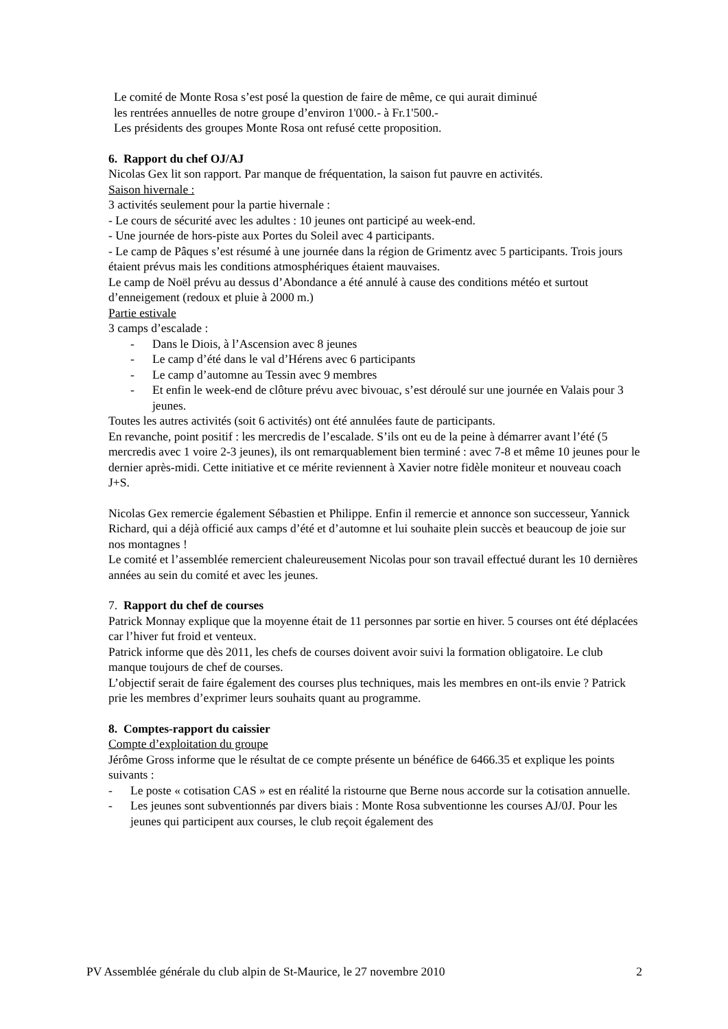Le comité de Monte Rosa s’est posé la question de faire de même, ce qui aurait diminué
les rentrées annuelles de notre groupe d’environ 1'000.- à Fr.1'500.-
Les présidents des groupes Monte Rosa ont refusé cette proposition.
6. Rapport du chef OJ/AJ
Nicolas Gex lit son rapport. Par manque de fréquentation, la saison fut pauvre en activités.
Saison hivernale :
3 activités seulement pour la partie hivernale :
- Le cours de sécurité avec les adultes : 10 jeunes ont participé au week-end.
- Une journée de hors-piste aux Portes du Soleil avec 4 participants.
- Le camp de Pâques s’est résumé à une journée dans la région de Grimentz avec 5 participants. Trois jours étaient prévus mais les conditions atmosphériques étaient mauvaises.
Le camp de Noël prévu au dessus d’Abondance a été annulé à cause des conditions météo et surtout d’enneigement (redoux et pluie à 2000 m.)
Partie estivale
3 camps d’escalade :
- Dans le Diois, à l’Ascension avec 8 jeunes
- Le camp d’été dans le val d’Hérens avec 6 participants
- Le camp d’automne au Tessin avec 9 membres
- Et enfin le week-end de clôture prévu avec bivouac, s’est déroulé sur une journée en Valais pour 3 jeunes.
Toutes les autres activités (soit 6 activités) ont été annulées faute de participants.
En revanche, point positif : les mercredis de l’escalade. S’ils ont eu de la peine à démarrer avant l’été (5 mercredis avec 1 voire 2-3 jeunes), ils ont remarquablement bien terminé : avec 7-8 et même 10 jeunes pour le dernier après-midi. Cette initiative et ce mérite reviennent à Xavier notre fidèle moniteur et nouveau coach J+S.
Nicolas Gex remercie également Sébastien et Philippe. Enfin il remercie et annonce son successeur, Yannick Richard, qui a déjà officié aux camps d’été et d’automne et lui souhaite plein succès et beaucoup de joie sur nos montagnes !
Le comité et l’assemblée remercient chaleureusement Nicolas pour son travail effectué durant les 10 dernières années au sein du comité et avec les jeunes.
7. Rapport du chef de courses
Patrick Monnay explique que la moyenne était de 11 personnes par sortie en hiver. 5 courses ont été déplacées car l’hiver fut froid et venteux.
Patrick informe que dès 2011, les chefs de courses doivent avoir suivi la formation obligatoire. Le club manque toujours de chef de courses.
L’objectif serait de faire également des courses plus techniques, mais les membres en ont-ils envie ? Patrick prie les membres d’exprimer leurs souhaits quant au programme.
8. Comptes-rapport du caissier
Compte d’exploitation du groupe
Jérôme Gross informe que le résultat de ce compte présente un bénéfice de 6466.35 et explique les points suivants :
- Le poste « cotisation CAS » est en réalité la ristourne que Berne nous accorde sur la cotisation annuelle.
- Les jeunes sont subventionnés par divers biais : Monte Rosa subventionne les courses AJ/0J. Pour les jeunes qui participent aux courses, le club reçoit également des
PV Assemblée générale du club alpin de St-Maurice, le 27 novembre 2010 2